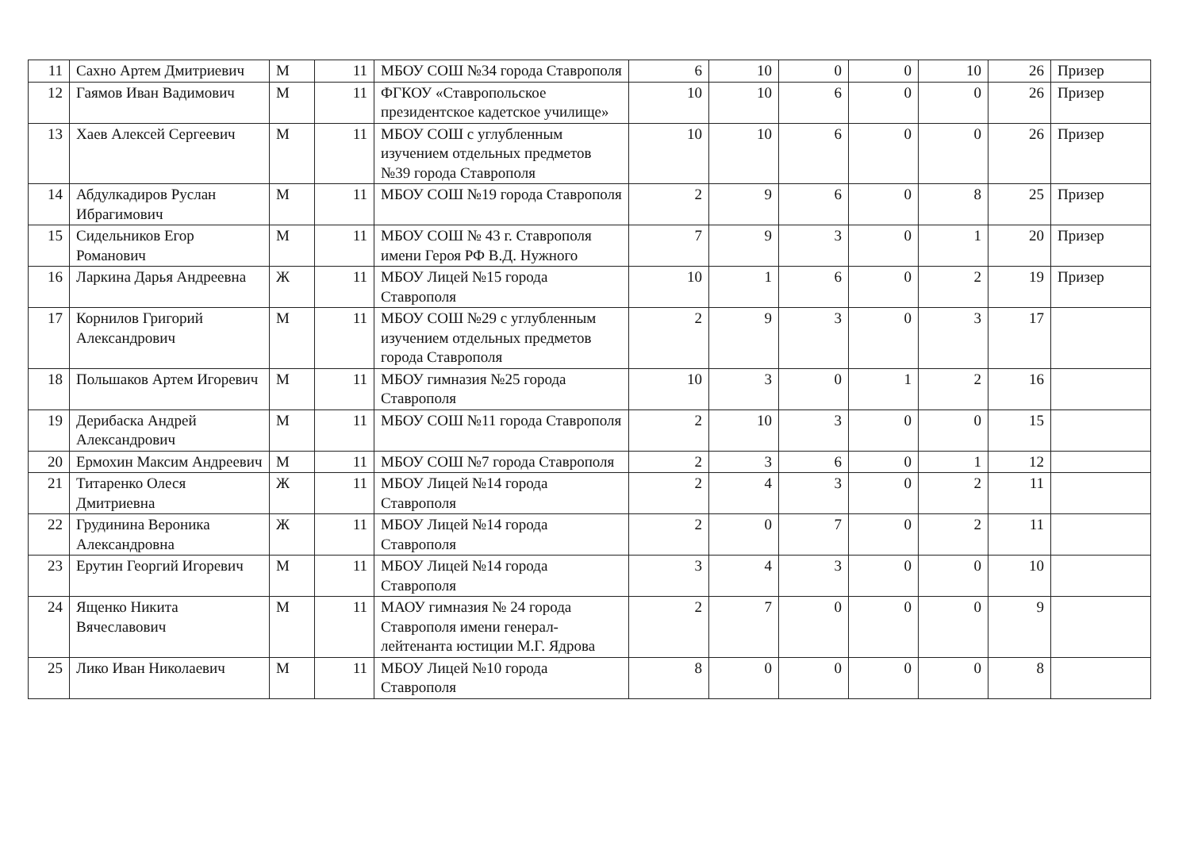| 11 | Сахно Артем Дмитриевич | М | 11 | МБОУ СОШ №34 города Ставрополя | 6 | 10 | 0 | 0 | 10 | 26 | Призер |
| 12 | Гаямов Иван Вадимович | М | 11 | ФГКОУ «Ставропольское президентское кадетское училище» | 10 | 10 | 6 | 0 | 0 | 26 | Призер |
| 13 | Хаев Алексей Сергеевич | М | 11 | МБОУ СОШ с углубленным изучением отдельных предметов №39 города Ставрополя | 10 | 10 | 6 | 0 | 0 | 26 | Призер |
| 14 | Абдулкадиров Руслан Ибрагимович | М | 11 | МБОУ СОШ №19 города Ставрополя | 2 | 9 | 6 | 0 | 8 | 25 | Призер |
| 15 | Сидельников Егор Романович | М | 11 | МБОУ СОШ № 43 г. Ставрополя имени Героя РФ В.Д. Нужного | 7 | 9 | 3 | 0 | 1 | 20 | Призер |
| 16 | Ларкина Дарья Андреевна | Ж | 11 | МБОУ Лицей №15 города Ставрополя | 10 | 1 | 6 | 0 | 2 | 19 | Призер |
| 17 | Корнилов Григорий Александрович | М | 11 | МБОУ СОШ №29 с углубленным изучением отдельных предметов города Ставрополя | 2 | 9 | 3 | 0 | 3 | 17 | |
| 18 | Польшаков Артем Игоревич | М | 11 | МБОУ гимназия №25 города Ставрополя | 10 | 3 | 0 | 1 | 2 | 16 | |
| 19 | Дерибаска Андрей Александрович | М | 11 | МБОУ СОШ №11 города Ставрополя | 2 | 10 | 3 | 0 | 0 | 15 | |
| 20 | Ермохин Максим Андреевич | М | 11 | МБОУ СОШ №7 города Ставрополя | 2 | 3 | 6 | 0 | 1 | 12 | |
| 21 | Титаренко Олеся Дмитриевна | Ж | 11 | МБОУ Лицей №14 города Ставрополя | 2 | 4 | 3 | 0 | 2 | 11 | |
| 22 | Грудинина Вероника Александровна | Ж | 11 | МБОУ Лицей №14 города Ставрополя | 2 | 0 | 7 | 0 | 2 | 11 | |
| 23 | Ерутин Георгий Игоревич | М | 11 | МБОУ Лицей №14 города Ставрополя | 3 | 4 | 3 | 0 | 0 | 10 | |
| 24 | Ященко Никита Вячеславович | М | 11 | МАОУ гимназия № 24 города Ставрополя имени генерал-лейтенанта юстиции М.Г. Ядрова | 2 | 7 | 0 | 0 | 0 | 9 | |
| 25 | Лико Иван Николаевич | М | 11 | МБОУ Лицей №10 города Ставрополя | 8 | 0 | 0 | 0 | 0 | 8 | |